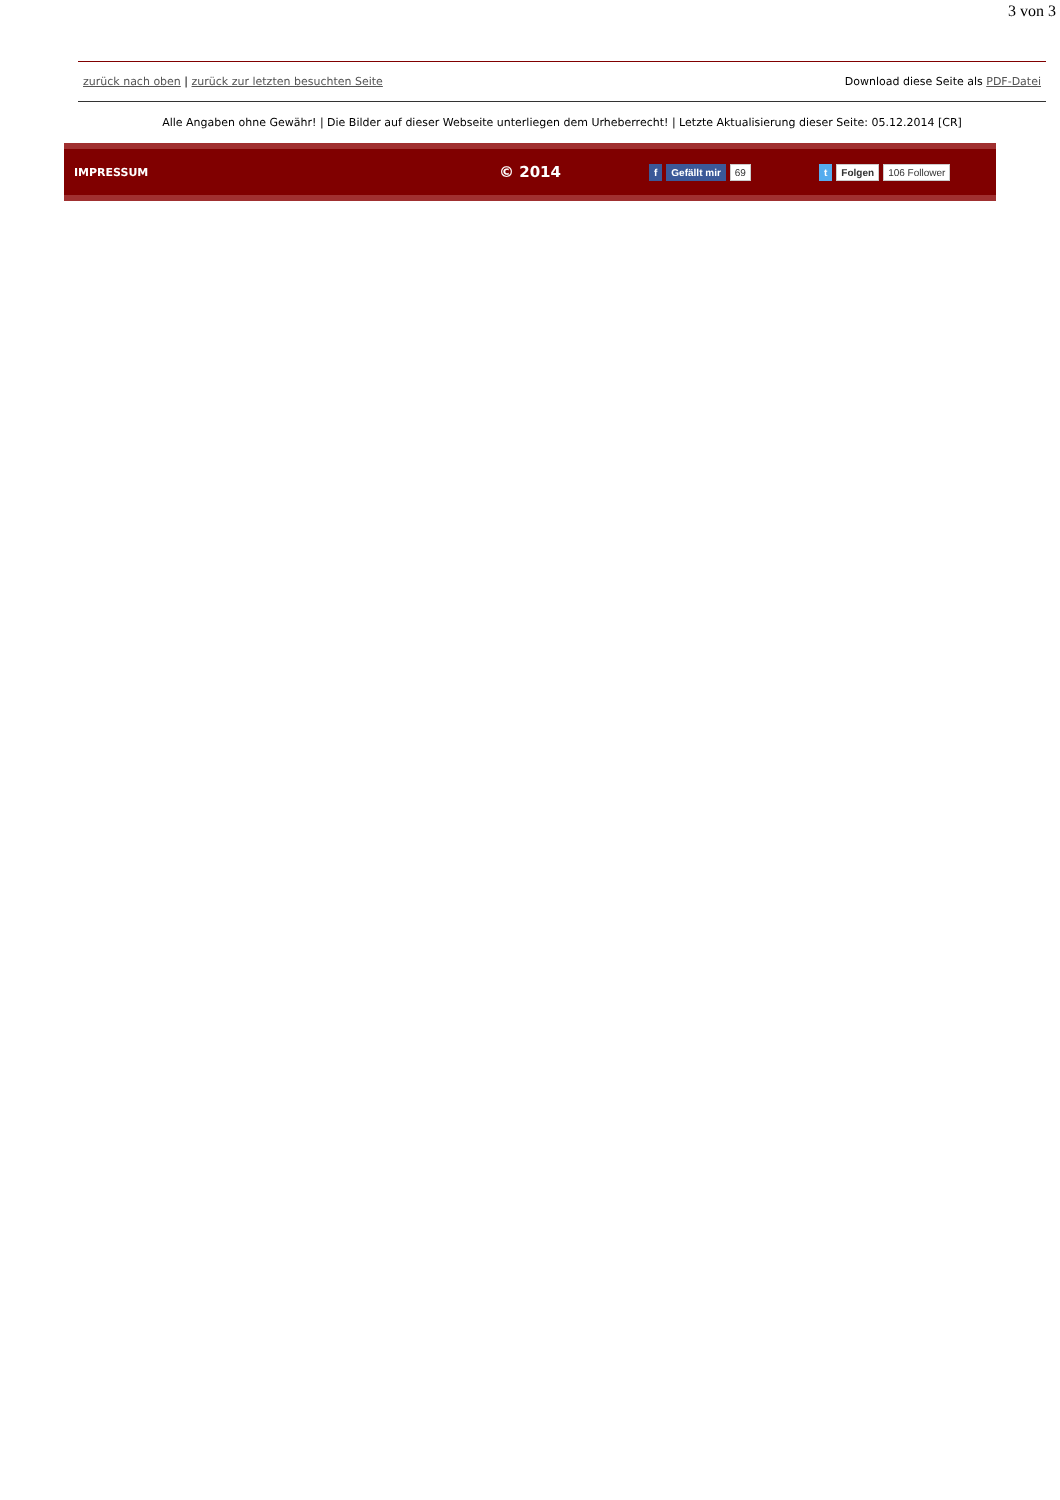3 von 3
zurück nach oben | zurück zur letzten besuchten Seite Download diese Seite als PDF-Datei
Alle Angaben ohne Gewähr! | Die Bilder auf dieser Webseite unterliegen dem Urheberrecht! | Letzte Aktualisierung dieser Seite: 05.12.2014 [CR]
IMPRESSUM © 2014 f Gefällt mir 69 t Folgen 106 Follower